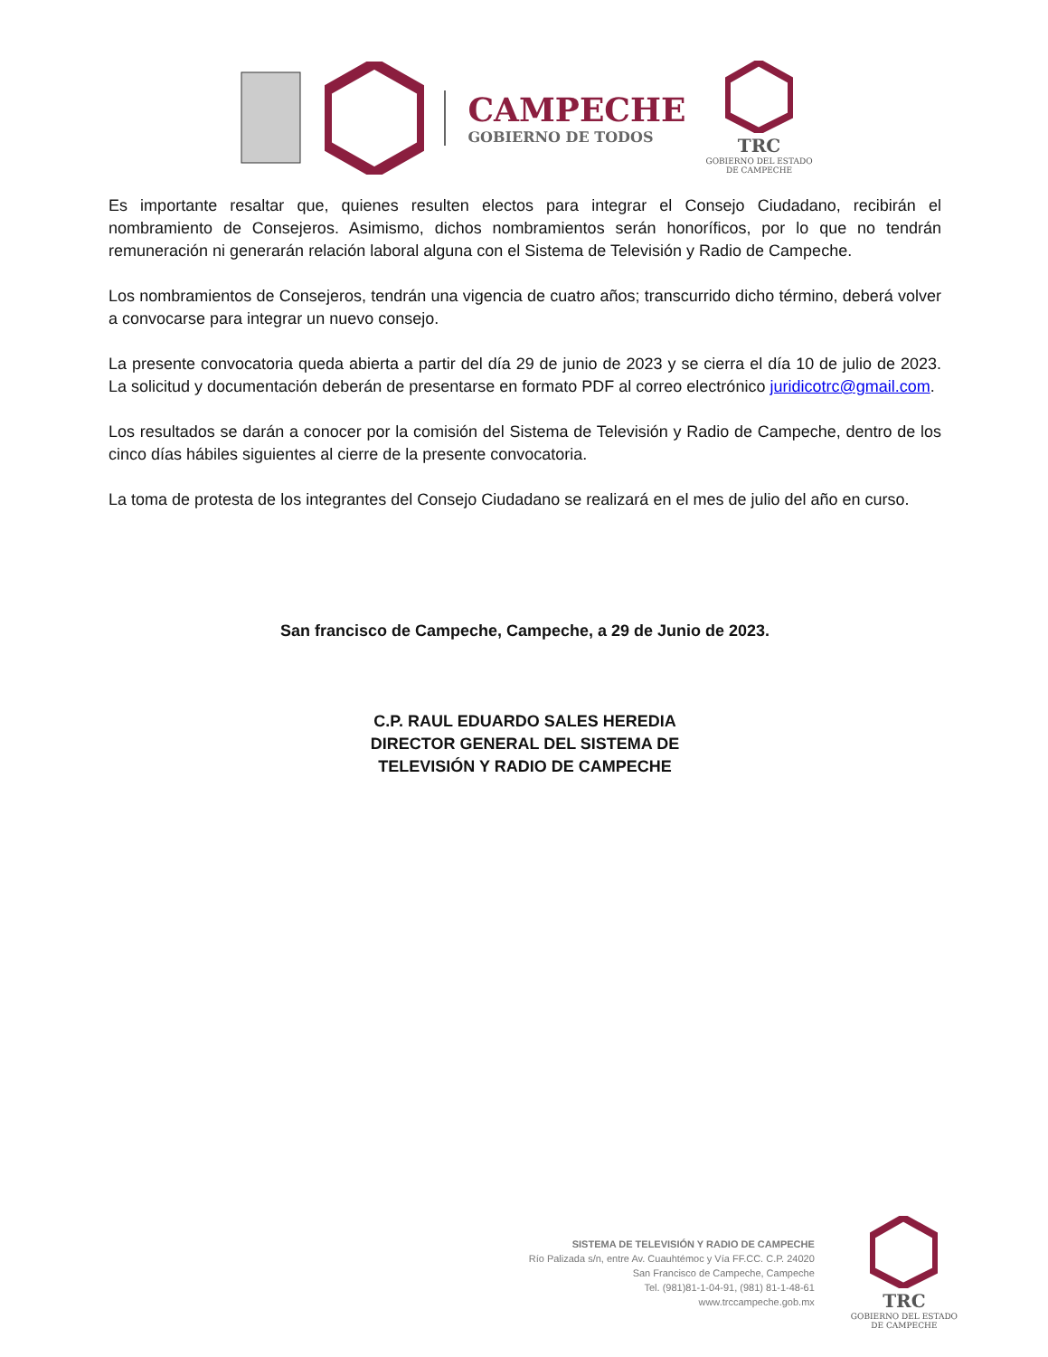CAMPECHE
GOBIERNO DE TODOS
TRC
GOBIERNO DEL ESTADO
DE CAMPECHE
Es importante resaltar que, quienes resulten electos para integrar el Consejo Ciudadano, recibirán el nombramiento de Consejeros. Asimismo, dichos nombramientos serán honoríficos, por lo que no tendrán remuneración ni generarán relación laboral alguna con el Sistema de Televisión y Radio de Campeche.
Los nombramientos de Consejeros, tendrán una vigencia de cuatro años; transcurrido dicho término, deberá volver a convocarse para integrar un nuevo consejo.
La presente convocatoria queda abierta a partir del día 29 de junio de 2023 y se cierra el día 10 de julio de 2023. La solicitud y documentación deberán de presentarse en formato PDF al correo electrónico juridicotrc@gmail.com.
Los resultados se darán a conocer por la comisión del Sistema de Televisión y Radio de Campeche, dentro de los cinco días hábiles siguientes al cierre de la presente convocatoria.
La toma de protesta de los integrantes del Consejo Ciudadano se realizará en el mes de julio del año en curso.
San francisco de Campeche, Campeche, a 29 de Junio de 2023.
C.P. RAUL EDUARDO SALES HEREDIA
DIRECTOR GENERAL DEL SISTEMA DE
TELEVISIÓN Y RADIO DE CAMPECHE
SISTEMA DE TELEVISIÓN Y RADIO DE CAMPECHE
Río Palizada s/n, entre Av. Cuauhtémoc y Vía FF.CC. C.P. 24020
San Francisco de Campeche, Campeche
Tel. (981)81-1-04-91, (981) 81-1-48-61
www.trccampeche.gob.mx
TRC
GOBIERNO DEL ESTADO
DE CAMPECHE